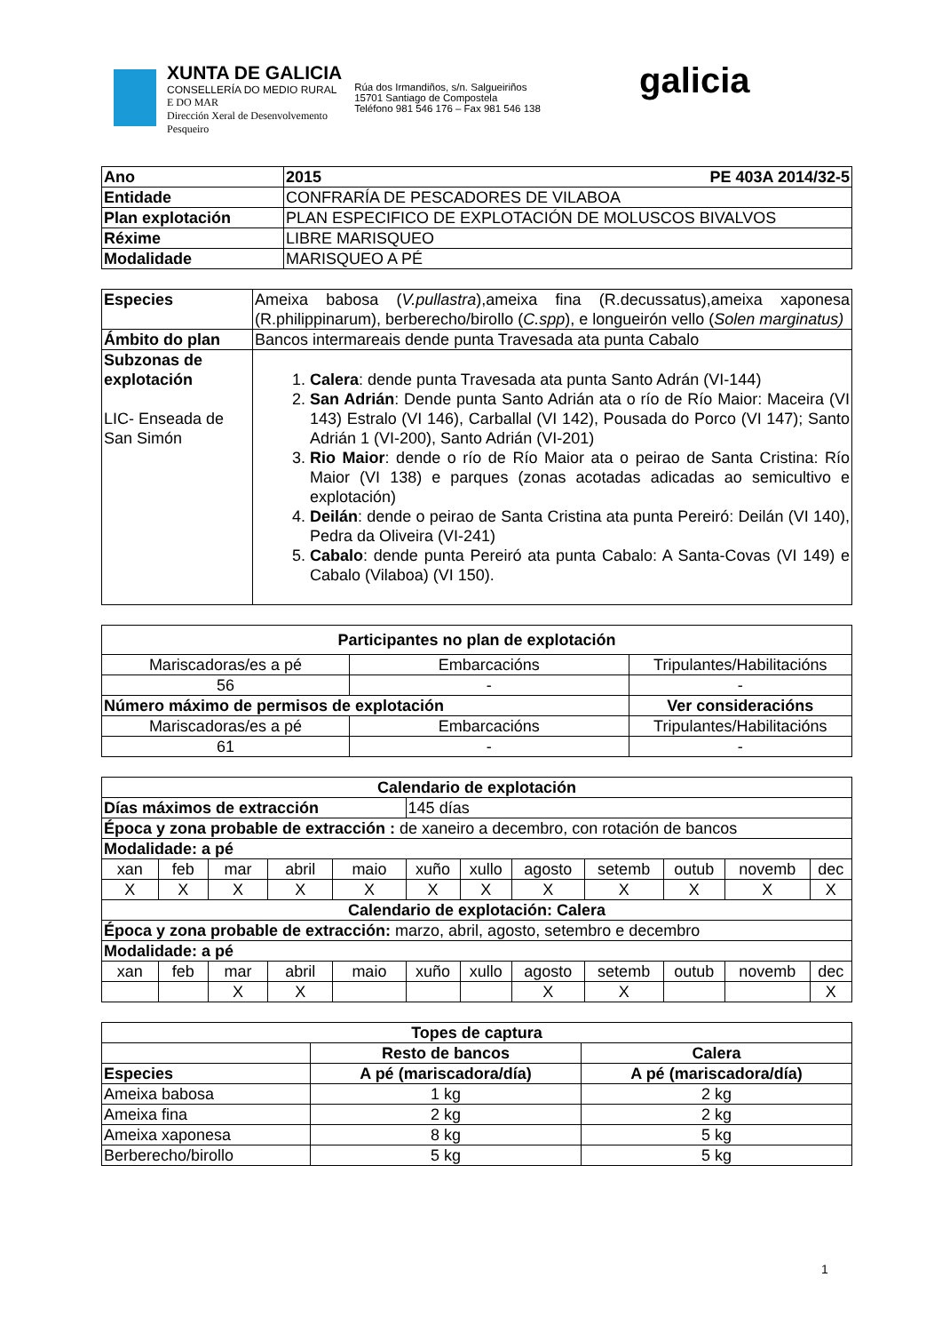XUNTA DE GALICIA
CONSELLERÍA DO MEDIO RURAL
E DO MAR
Dirección Xeral de Desenvolvemento
Pesqueiro
Rúa dos Irmandiños, s/n. Salgueiriños
15701 Santiago de Compostela
Teléfono 981 546 176 – Fax 981 546 138
galicia
| Ano | 2015 PE 403A 2014/32-5 |
| --- | --- |
| Entidade | CONFRARÍA DE PESCADORES DE VILABOA |
| Plan explotación | PLAN ESPECIFICO DE EXPLOTACIÓN DE MOLUSCOS BIVALVOS |
| Réxime | LIBRE MARISQUEO |
| Modalidade | MARISQUEO A PÉ |
| Especies | Ameixa babosa ( V.pullastra ),ameixa fina (R.decussatus),ameixa xaponesa (R.philippinarum), berberecho/birollo ( C.spp ), e longueirón vello ( Solen marginatus) |
| Ámbito do plan | Bancos intermareais dende punta Travesada ata punta Cabalo |
| Subzonas de explotación LIC- Enseada de San Simón | 1. Calera : dende punta Travesada ata punta Santo Adrán (VI-144) 2. San Adrián : Dende punta Santo Adrián ata o río de Río Maior: Maceira (VI 143) Estralo (VI 146), Carballal (VI 142), Pousada do Porco (VI 147); Santo Adrián 1 (VI-200), Santo Adrián (VI-201) 3. Rio Maior : dende o río de Río Maior ata o peirao de Santa Cristina: Río Maior (VI 138) e parques (zonas acotadas adicadas ao semicultivo e explotación) 4. Deilán : dende o peirao de Santa Cristina ata punta Pereiró: Deilán (VI 140), Pedra da Oliveira (VI-241) 5. Cabalo : dende punta Pereiró ata punta Cabalo: A Santa-Covas (VI 149) e Cabalo (Vilaboa) (VI 150). |
| Participantes no plan de explotación | | | |
| --- | --- | --- | --- |
| Mariscadoras/es a pé | Embarcacións | | Tripulantes/Habilitacións |
| 56 | - | | - |
| Número máximo de permisos de explotación | | Ver consideracións | |
| Mariscadoras/es a pé | Embarcacións | | Tripulantes/Habilitacións |
| 61 | - | | - |
| Calendario de explotación | | | | | | | | | | | |
| --- | --- | --- | --- | --- | --- | --- | --- | --- | --- | --- | --- |
| Días máximos de extracción | | | | | 145 días | | | | | | |
| Época y zona probable de extracción : de xaneiro a decembro, con rotación de bancos | | | | | | | | | | | |
| Modalidade: a pé | | | | | | | | | | | |
| xan | feb | mar | abril | maio | xuño | xullo | agosto | setemb | outub | novemb | dec |
| X | X | X | X | X | X | X | X | X | X | X | X |
| Calendario de explotación: Calera | | | | | | | | | | | |
| Época y zona probable de extracción: marzo, abril, agosto, setembro e decembro | | | | | | | | | | | |
| Modalidade: a pé | | | | | | | | | | | |
| xan | feb | mar | abril | maio | xuño | xullo | agosto | setemb | outub | novemb | dec |
| | | X | X | | | | X | X | | | X |
| Topes de captura | | |
| --- | --- | --- |
| | Resto de bancos | Calera |
| Especies | A pé (mariscadora/día) | A pé (mariscadora/día) |
| Ameixa babosa | 1 kg | 2 kg |
| Ameixa fina | 2 kg | 2 kg |
| Ameixa xaponesa | 8 kg | 5 kg |
| Berberecho/birollo | 5 kg | 5 kg |
1